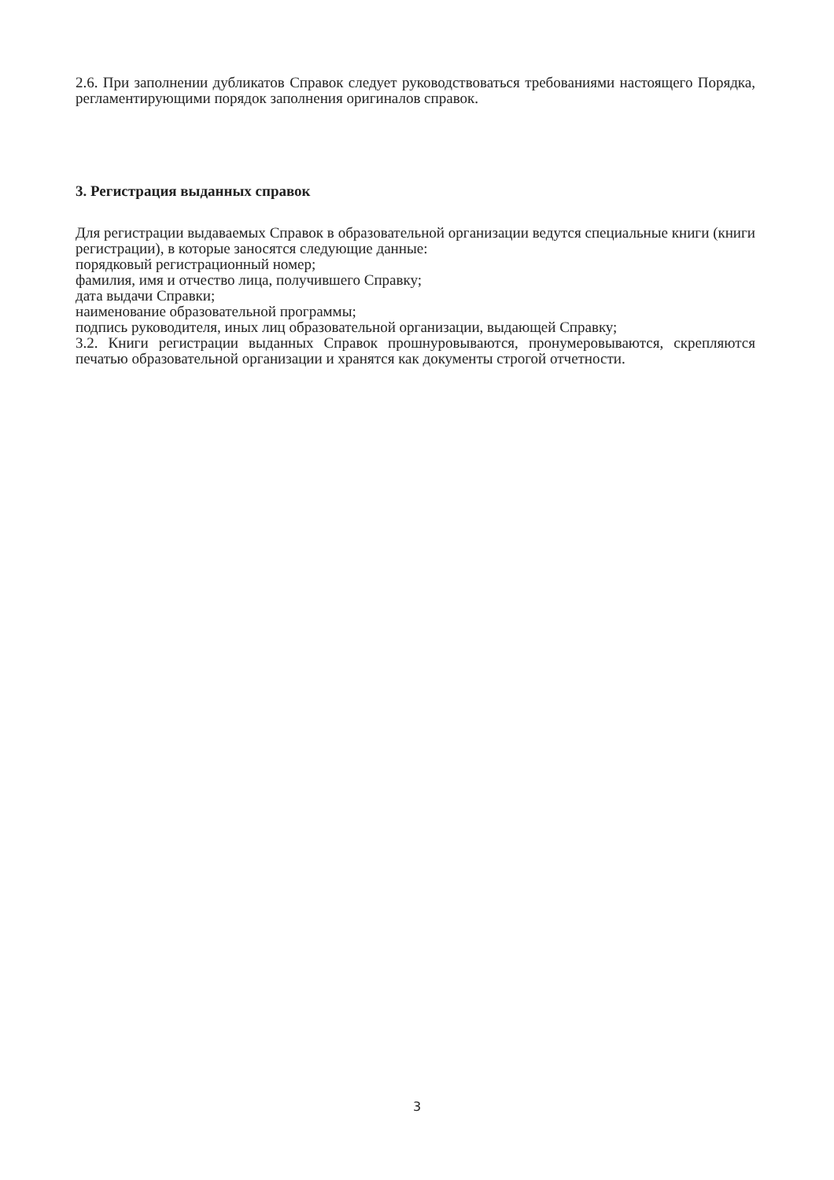2.6. При заполнении дубликатов Справок следует руководствоваться требованиями настоящего Порядка, регламентирующими порядок заполнения оригиналов справок.
3. Регистрация выданных справок
Для регистрации выдаваемых Справок в образовательной организации ведутся специальные книги (книги регистрации), в которые заносятся следующие данные:
порядковый регистрационный номер;
фамилия, имя и отчество лица, получившего Справку;
дата выдачи Справки;
наименование образовательной программы;
подпись руководителя, иных лиц образовательной организации, выдающей Справку;
3.2. Книги регистрации выданных Справок прошнуровываются, пронумеровываются, скрепляются печатью образовательной организации и хранятся как документы строгой отчетности.
3